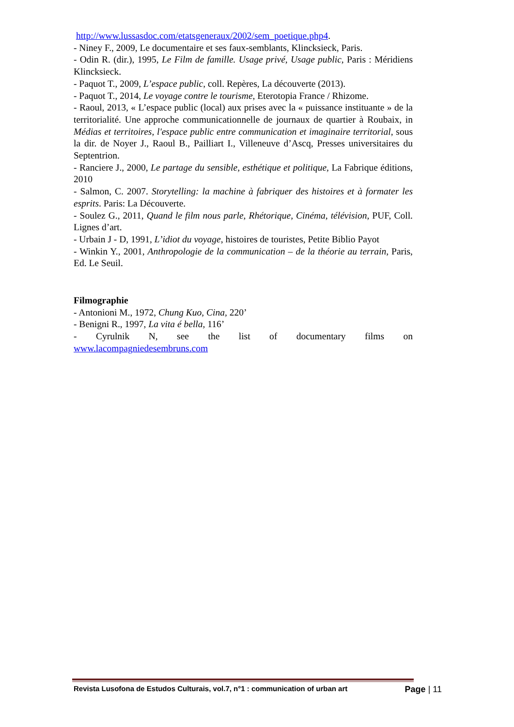http://www.lussasdoc.com/etatsgeneraux/2002/sem_poetique.php4.
- Niney F., 2009, Le documentaire et ses faux-semblants, Klincksieck, Paris.
- Odin R. (dir.), 1995, Le Film de famille. Usage privé, Usage public, Paris : Méridiens Klincksieck.
- Paquot T., 2009, L’espace public, coll. Repères, La découverte (2013).
- Paquot T., 2014, Le voyage contre le tourisme, Eterotopia France / Rhizome.
- Raoul, 2013, « L’espace public (local) aux prises avec la « puissance instituante » de la territorialité. Une approche communicationnelle de journaux de quartier à Roubaix, in Médias et territoires, l'espace public entre communication et imaginaire territorial, sous la dir. de Noyer J., Raoul B., Pailliart I., Villeneuve d’Ascq, Presses universitaires du Septentrion.
- Ranciere J., 2000, Le partage du sensible, esthétique et politique, La Fabrique éditions, 2010
- Salmon, C. 2007. Storytelling: la machine à fabriquer des histoires et à formater les esprits. Paris: La Découverte.
- Soulez G., 2011, Quand le film nous parle, Rhétorique, Cinéma, télévision, PUF, Coll. Lignes d’art.
- Urbain J - D, 1991, L’idiot du voyage, histoires de touristes, Petite Biblio Payot
- Winkin Y., 2001, Anthropologie de la communication – de la théorie au terrain, Paris, Ed. Le Seuil.
Filmographie
- Antonioni M., 1972, Chung Kuo, Cina, 220’
- Benigni R., 1997, La vita é bella, 116’
- Cyrulnik N, see the list of documentary films on
www.lacompagniedesembruns.com
Revista Lusofona de Estudos Culturais, vol.7, n°1 : communication of urban art Page | 11